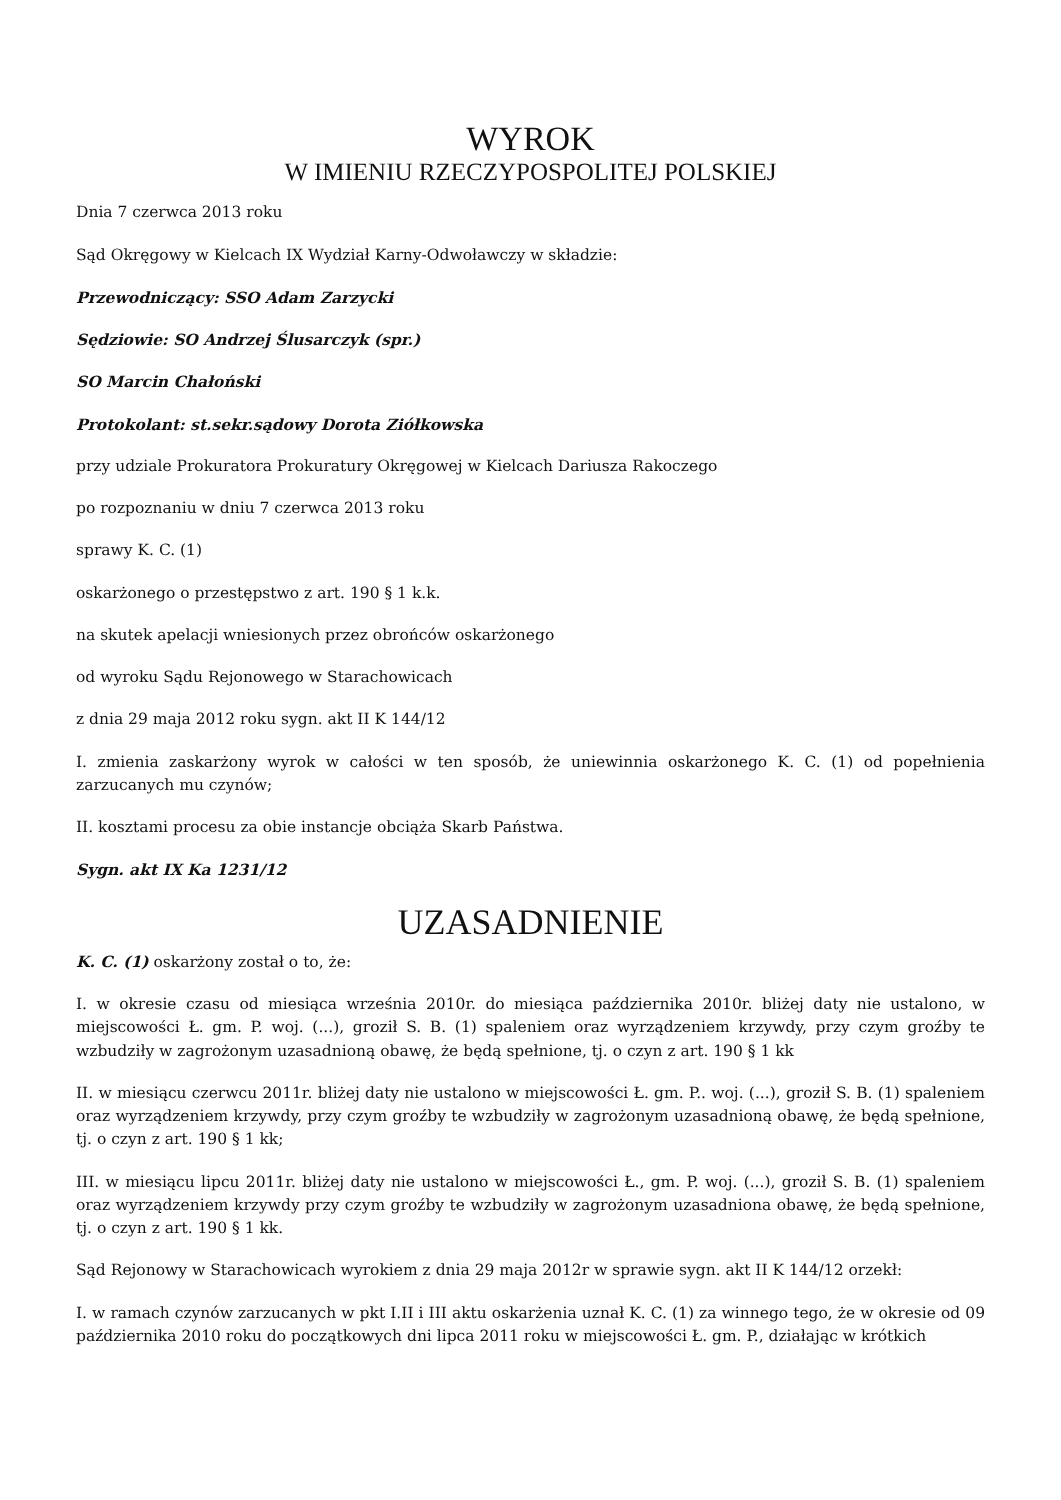WYROK
W IMIENIU RZECZYPOSPOLITEJ POLSKIEJ
Dnia 7 czerwca 2013 roku
Sąd Okręgowy w Kielcach IX Wydział Karny-Odwoławczy w składzie:
Przewodniczący: SSO Adam Zarzycki
Sędziowie: SO Andrzej Ślusarczyk (spr.)
SO Marcin Chałoński
Protokolant: st.sekr.sądowy Dorota Ziółkowska
przy udziale Prokuratora Prokuratury Okręgowej w Kielcach Dariusza Rakoczego
po rozpoznaniu w dniu 7 czerwca 2013 roku
sprawy K. C. (1)
oskarżonego o przestępstwo z art. 190 § 1 k.k.
na skutek apelacji wniesionych przez obrońców oskarżonego
od wyroku Sądu Rejonowego w Starachowicach
z dnia 29 maja 2012 roku sygn. akt II K 144/12
I. zmienia zaskarżony wyrok w całości w ten sposób, że uniewinnia oskarżonego K. C. (1) od popełnienia zarzucanych mu czynów;
II. kosztami procesu za obie instancje obciąża Skarb Państwa.
Sygn. akt IX Ka 1231/12
UZASADNIENIE
K. C. (1) oskarżony został o to, że:
I. w okresie czasu od miesiąca września 2010r. do miesiąca października 2010r. bliżej daty nie ustalono, w miejscowości Ł. gm. P. woj. (...), groził S. B. (1) spaleniem oraz wyrządzeniem krzywdy, przy czym groźby te wzbudziły w zagrożonym uzasadnioną obawę, że będą spełnione, tj. o czyn z art. 190 § 1 kk
II. w miesiącu czerwcu 2011r. bliżej daty nie ustalono w miejscowości Ł. gm. P.. woj. (...), groził S. B. (1) spaleniem oraz wyrządzeniem krzywdy, przy czym groźby te wzbudziły w zagrożonym uzasadnioną obawę, że będą spełnione, tj. o czyn z art. 190 § 1 kk;
III. w miesiącu lipcu 2011r. bliżej daty nie ustalono w miejscowości Ł., gm. P. woj. (...), groził S. B. (1) spaleniem oraz wyrządzeniem krzywdy przy czym groźby te wzbudziły w zagrożonym uzasadniona obawę, że będą spełnione, tj. o czyn z art. 190 § 1 kk.
Sąd Rejonowy w Starachowicach wyrokiem z dnia 29 maja 2012r w sprawie sygn. akt II K 144/12 orzekł:
I. w ramach czynów zarzucanych w pkt I.II i III aktu oskarżenia uznał K. C. (1) za winnego tego, że w okresie od 09 października 2010 roku do początkowych dni lipca 2011 roku w miejscowości Ł. gm. P., działając w krótkich